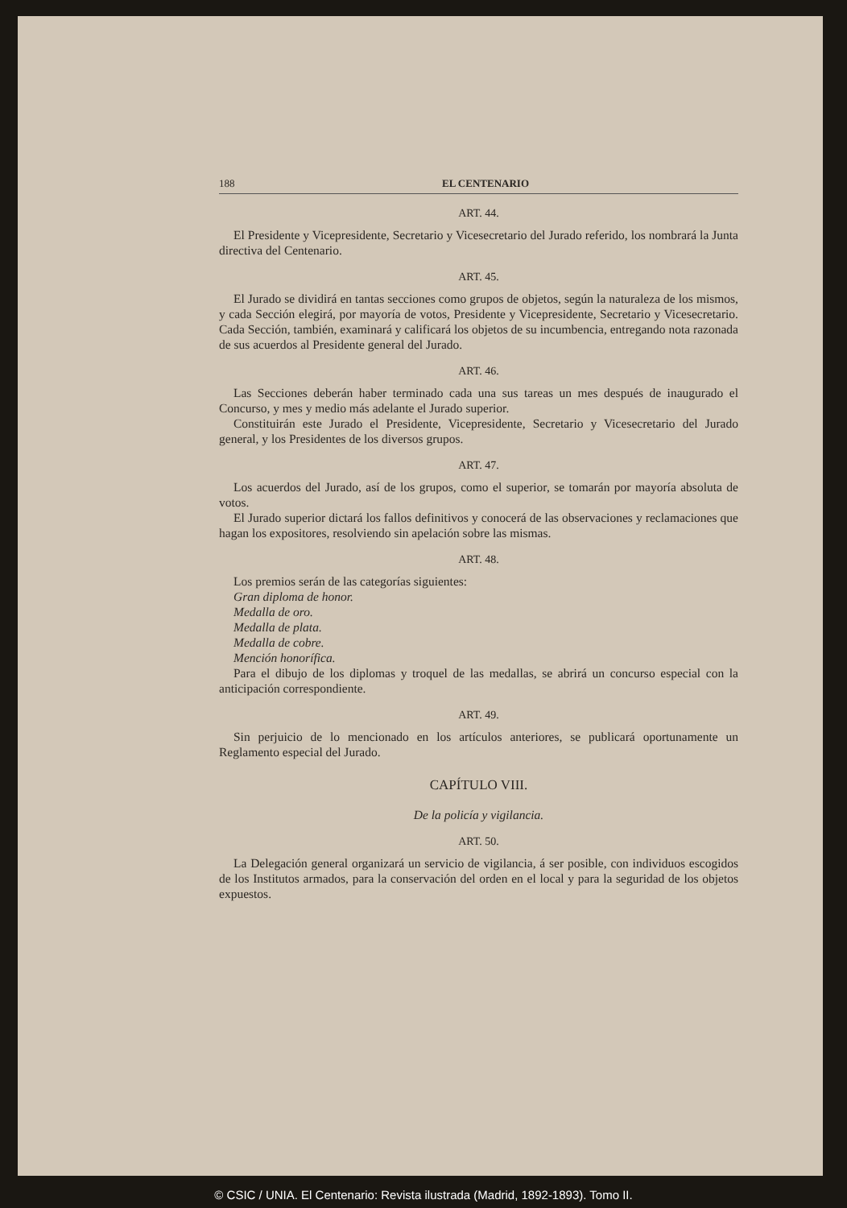188 EL CENTENARIO
ART. 44.
El Presidente y Vicepresidente, Secretario y Vicesecretario del Jurado referido, los nombrará la Junta directiva del Centenario.
ART. 45.
El Jurado se dividirá en tantas secciones como grupos de objetos, según la naturaleza de los mismos, y cada Sección elegirá, por mayoría de votos, Presidente y Vicepresidente, Secretario y Vicesecretario. Cada Sección, también, examinará y calificará los objetos de su incumbencia, entregando nota razonada de sus acuerdos al Presidente general del Jurado.
ART. 46.
Las Secciones deberán haber terminado cada una sus tareas un mes después de inaugurado el Concurso, y mes y medio más adelante el Jurado superior.
Constituirán este Jurado el Presidente, Vicepresidente, Secretario y Vicesecretario del Jurado general, y los Presidentes de los diversos grupos.
ART. 47.
Los acuerdos del Jurado, así de los grupos, como el superior, se tomarán por mayoría absoluta de votos.
El Jurado superior dictará los fallos definitivos y conocerá de las observaciones y reclamaciones que hagan los expositores, resolviendo sin apelación sobre las mismas.
ART. 48.
Los premios serán de las categorías siguientes:
Gran diploma de honor.
Medalla de oro.
Medalla de plata.
Medalla de cobre.
Mención honorífica.
Para el dibujo de los diplomas y troquel de las medallas, se abrirá un concurso especial con la anticipación correspondiente.
ART. 49.
Sin perjuicio de lo mencionado en los artículos anteriores, se publicará oportunamente un Reglamento especial del Jurado.
CAPÍTULO VIII.
De la policía y vigilancia.
ART. 50.
La Delegación general organizará un servicio de vigilancia, á ser posible, con individuos escogidos de los Institutos armados, para la conservación del orden en el local y para la seguridad de los objetos expuestos.
© CSIC / UNIA. El Centenario: Revista ilustrada (Madrid, 1892-1893). Tomo II.